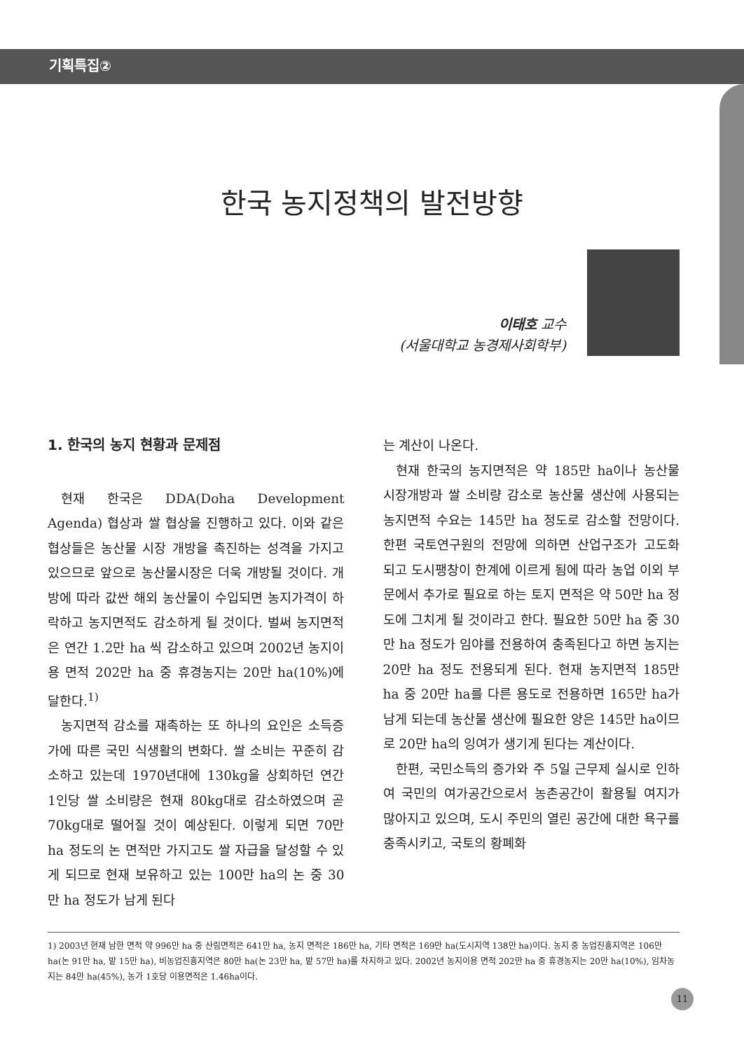기획특집②
한국 농지정책의 발전방향
이태호 교수
(서울대학교 농경제사회학부)
1. 한국의 농지 현황과 문제점
현재 한국은 DDA(Doha Development Agenda) 협상과 쌀 협상을 진행하고 있다. 이와 같은 협상들은 농산물 시장 개방을 촉진하는 성격을 가지고 있으므로 앞으로 농산물시장은 더욱 개방될 것이다. 개방에 따라 값싼 해외 농산물이 수입되면 농지가격이 하락하고 농지면적도 감소하게 될 것이다. 벌써 농지면적은 연간 1.2만 ha 씩 감소하고 있으며 2002년 농지이용 면적 202만 ha 중 휴경농지는 20만 ha(10%)에 달한다.<sup>1)</sup>
농지면적 감소를 재촉하는 또 하나의 요인은 소득증가에 따른 국민 식생활의 변화다. 쌀 소비는 꾸준히 감소하고 있는데 1970년대에 130kg을 상회하던 연간 1인당 쌀 소비량은 현재 80kg대로 감소하였으며 곧 70kg대로 떨어질 것이 예상된다. 이렇게 되면 70만 ha 정도의 논 면적만 가지고도 쌀 자급을 달성할 수 있게 되므로 현재 보유하고 있는 100만 ha의 논 중 30만 ha 정도가 남게 된다
는 계산이 나온다.
현재 한국의 농지면적은 약 185만 ha이나 농산물 시장개방과 쌀 소비량 감소로 농산물 생산에 사용되는 농지면적 수요는 145만 ha 정도로 감소할 전망이다. 한편 국토연구원의 전망에 의하면 산업구조가 고도화 되고 도시팽창이 한계에 이르게 됨에 따라 농업 이외 부문에서 추가로 필요로 하는 토지 면적은 약 50만 ha 정도에 그치게 될 것이라고 한다. 필요한 50만 ha 중 30만 ha 정도가 임야를 전용하여 충족된다고 하면 농지는 20만 ha 정도 전용되게 된다. 현재 농지면적 185만 ha 중 20만 ha를 다른 용도로 전용하면 165만 ha가 남게 되는데 농산물 생산에 필요한 양은 145만 ha이므로 20만 ha의 잉여가 생기게 된다는 계산이다.
한편, 국민소득의 증가와 주 5일 근무제 실시로 인하여 국민의 여가공간으로서 농촌공간이 활용될 여지가 많아지고 있으며, 도시 주민의 열린 공간에 대한 욕구를 충족시키고, 국토의 황폐화
1) 2003년 현재 남한 면적 약 996만 ha 중 산림면적은 641만 ha, 농지 면적은 186만 ha, 기타 면적은 169만 ha(도시지역 138만 ha)이다. 농지 중 농업진흥지역은 106만 ha(논 91만 ha, 밭 15만 ha), 비농업진흥지역은 80만 ha(논 23만 ha, 밭 57만 ha)를 차지하고 있다. 2002년 농지이용 면적 202만 ha 중 휴경농지는 20만 ha(10%), 임차농지는 84만 ha(45%), 농가 1호당 이용면적은 1.46ha이다.
11